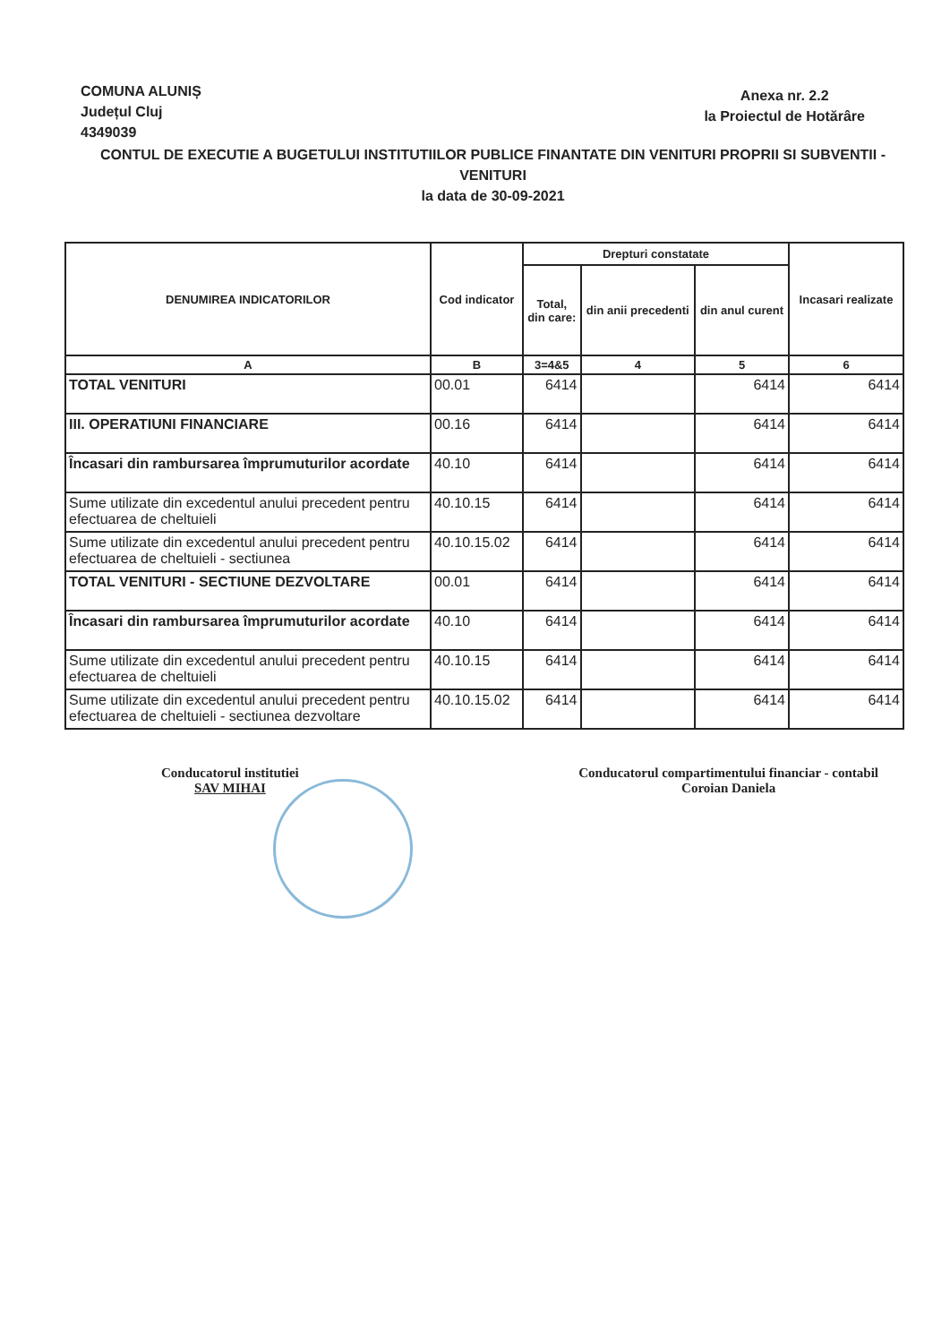COMUNA ALUNIȘ
Județul Cluj
4349039
Anexa nr. 2.2
la Proiectul de Hotărâre
CONTUL DE EXECUTIE A BUGETULUI INSTITUTIILOR PUBLICE FINANTATE DIN VENITURI PROPRII SI SUBVENTII - VENITURI
la data de 30-09-2021
| DENUMIREA INDICATORILOR | Cod indicator | Drepturi constatate | | | Incasari realizate |
| --- | --- | --- | --- | --- | --- |
| | | Total, din care: | din anii precedenti | din anul curent | |
| A | B | 3=4&5 | 4 | 5 | 6 |
| TOTAL VENITURI | 00.01 | 6414 | | 6414 | 6414 |
| III. OPERATIUNI FINANCIARE | 00.16 | 6414 | | 6414 | 6414 |
| Încasari din rambursarea împrumuturilor acordate | 40.10 | 6414 | | 6414 | 6414 |
| Sume utilizate din excedentul anului precedent pentru efectuarea de cheltuieli | 40.10.15 | 6414 | | 6414 | 6414 |
| Sume utilizate din excedentul anului precedent pentru efectuarea de cheltuieli - sectiunea | 40.10.15.02 | 6414 | | 6414 | 6414 |
| TOTAL VENITURI - SECTIUNE DEZVOLTARE | 00.01 | 6414 | | 6414 | 6414 |
| Încasari din rambursarea împrumuturilor acordate | 40.10 | 6414 | | 6414 | 6414 |
| Sume utilizate din excedentul anului precedent pentru efectuarea de cheltuieli | 40.10.15 | 6414 | | 6414 | 6414 |
| Sume utilizate din excedentul anului precedent pentru efectuarea de cheltuieli - sectiunea dezvoltare | 40.10.15.02 | 6414 | | 6414 | 6414 |
Conducatorul institutiei
SAV MIHAI
Conducatorul compartimentului financiar - contabil
Coroian Daniela